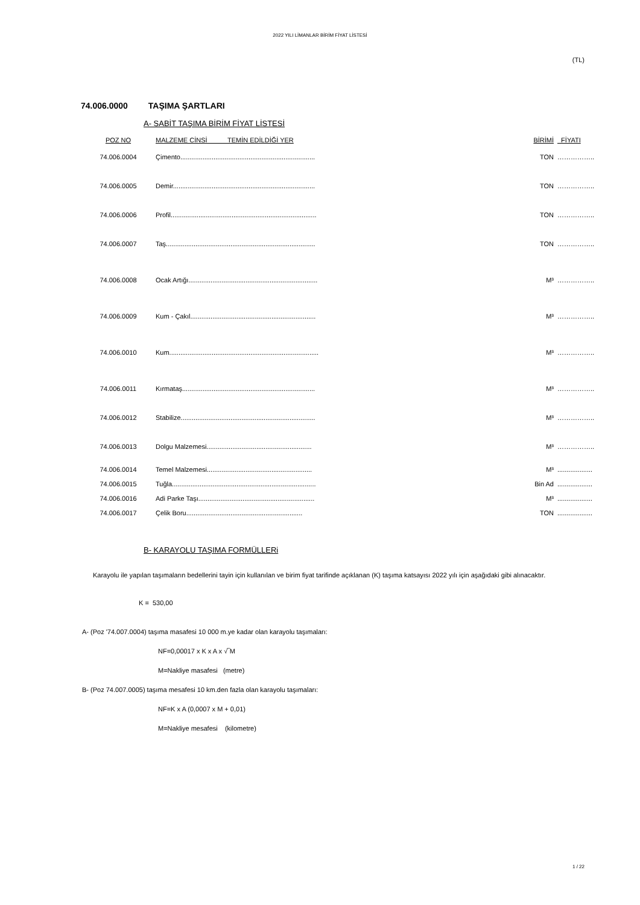2022 YILI LİMANLAR BİRİM FİYAT LİSTESİ
(TL)
74.006.0000 TAŞIMA ŞARTLARI
A- SABİT TAŞIMA BİRİM FİYAT LİSTESİ
| POZ NO | MALZEME CİNSİ TEMİN EDİLDİĞİ YER | BİRİMİ | FİYATI |
| --- | --- | --- | --- |
| 74.006.0004 | Çimento......................................................................... | TON | …………….. |
| 74.006.0005 | Demir............................................................................. | TON | …………….. |
| 74.006.0006 | Profil............................................................................... | TON | …………….. |
| 74.006.0007 | Taş................................................................................. | TON | …………….. |
| 74.006.0008 | Ocak Artığı...................................................................... | M³ | …………….. |
| 74.006.0009 | Kum - Çakıl.................................................................... | M³ | …………….. |
| 74.006.0010 | Kum................................................................................. | M³ | …………….. |
| 74.006.0011 | Kırmataş........................................................................ | M³ | …………….. |
| 74.006.0012 | Stabilize......................................................................... | M³ | …………….. |
| 74.006.0013 | Dolgu Malzemesi......................................................... | M³ | …………….. |
| 74.006.0014 | Temel Malzemesi......................................................... | M³ | ................... |
| 74.006.0015 | Tuğla.............................................................................. | Bin Ad | ................... |
| 74.006.0016 | Adi Parke Taşı............................................................... | M³ | ................... |
| 74.006.0017 | Çelik Boru............................................................... | TON | ................... |
B- KARAYOLU TAŞIMA FORMÜLLERi
Karayolu ile yapılan taşımaların bedellerini tayin için kullanılan ve birim fiyat tarifinde açıklanan (K) taşıma katsayısı 2022 yılı için aşağıdaki gibi alınacaktır.
K = 530,00
A- (Poz '74.007.0004) taşıma masafesi 10 000 m.ye kadar olan karayolu taşımaları:
NF=0,00017 x K x A x √‾M
M=Nakliye masafesi (metre)
B- (Poz 74.007.0005) taşıma mesafesi 10 km.den fazla olan karayolu taşımaları:
NF=K x A (0,0007 x M + 0,01)
M=Nakliye mesafesi (kilometre)
1 / 22